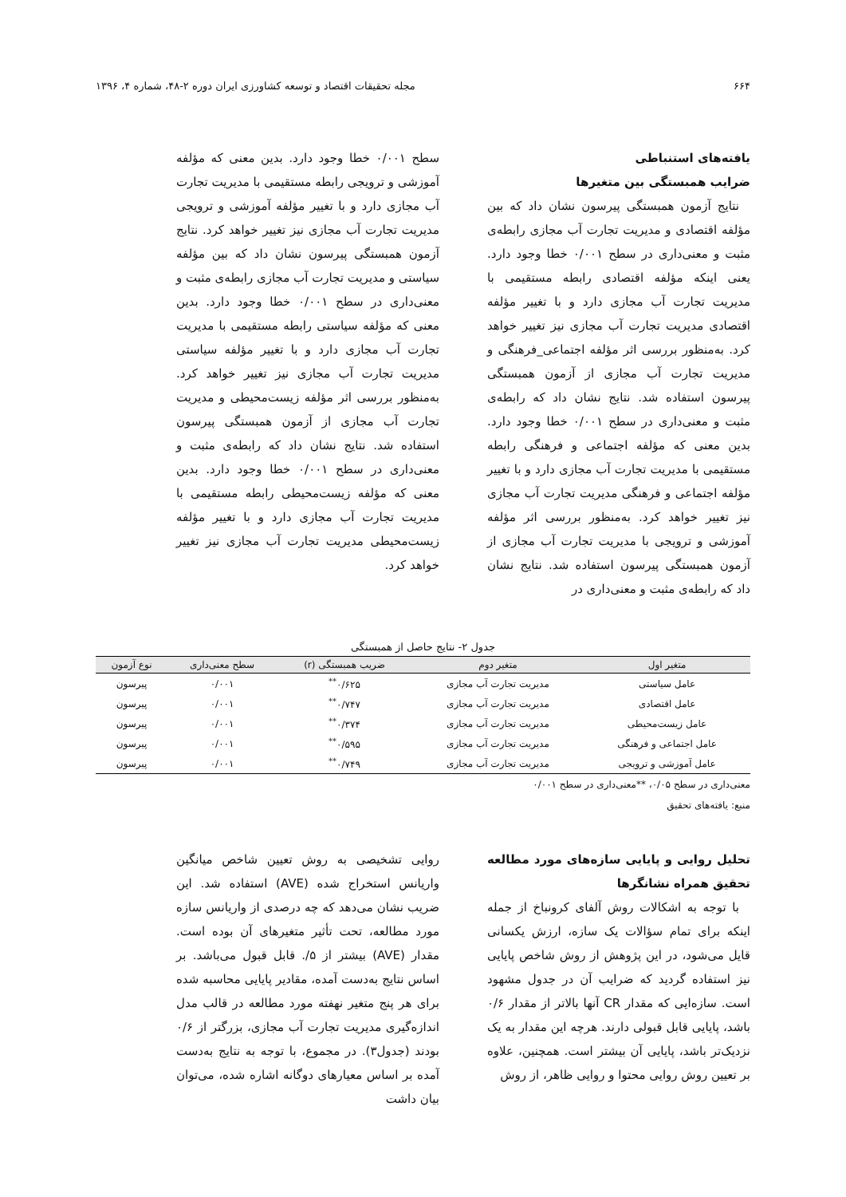۶۶۴ مجله تحقیقات اقتصاد و توسعه کشاورزی ایران دوره ۲-۴۸، شماره ۴، ۱۳۹۶
یافته‌های استنباطی
ضرایب همبستگی بین متغیرها
نتایج آزمون همبستگی پیرسون نشان داد که بین مؤلفه اقتصادی و مدیریت تجارت آب مجازی رابطه‌ی مثبت و معنی‌داری در سطح ۰/۰۰۱ خطا وجود دارد. یعنی اینکه مؤلفه اقتصادی رابطه مستقیمی با مدیریت تجارت آب مجازی دارد و با تغییر مؤلفه اقتصادی مدیریت تجارت آب مجازی نیز تغییر خواهد کرد. به‌منظور بررسی اثر مؤلفه اجتماعی_فرهنگی و مدیریت تجارت آب مجازی از آزمون همبستگی پیرسون استفاده شد. نتایج نشان داد که رابطه‌ی مثبت و معنی‌داری در سطح ۰/۰۰۱ خطا وجود دارد. بدین معنی که مؤلفه اجتماعی و فرهنگی رابطه مستقیمی با مدیریت تجارت آب مجازی دارد و با تغییر مؤلفه اجتماعی و فرهنگی مدیریت تجارت آب مجازی نیز تغییر خواهد کرد. به‌منظور بررسی اثر مؤلفه آموزشی و ترویجی با مدیریت تجارت آب مجازی از آزمون همبستگی پیرسون استفاده شد. نتایج نشان داد که رابطه‌ی مثبت و معنی‌داری در
سطح ۰/۰۰۱ خطا وجود دارد. بدین معنی که مؤلفه آموزشی و ترویجی رابطه مستقیمی با مدیریت تجارت آب مجازی دارد و با تغییر مؤلفه آموزشی و ترویجی مدیریت تجارت آب مجازی نیز تغییر خواهد کرد. نتایج آزمون همبستگی پیرسون نشان داد که بین مؤلفه سیاستی و مدیریت تجارت آب مجازی رابطه‌ی مثبت و معنی‌داری در سطح ۰/۰۰۱ خطا وجود دارد. بدین معنی که مؤلفه سیاستی رابطه مستقیمی با مدیریت تجارت آب مجازی دارد و با تغییر مؤلفه سیاستی مدیریت تجارت آب مجازی نیز تغییر خواهد کرد. به‌منظور بررسی اثر مؤلفه زیست‌محیطی و مدیریت تجارت آب مجازی از آزمون همبستگی پیرسون استفاده شد. نتایج نشان داد که رابطه‌ی مثبت و معنی‌داری در سطح ۰/۰۰۱ خطا وجود دارد. بدین معنی که مؤلفه زیست‌محیطی رابطه مستقیمی با مدیریت تجارت آب مجازی دارد و با تغییر مؤلفه زیست‌محیطی مدیریت تجارت آب مجازی نیز تغییر خواهد کرد.
جدول ۲- نتایج حاصل از همبستگی
| متغیر اول | متغیر دوم | ضریب همبستگی (r) | سطح معنی‌داری | نوع آزمون |
| --- | --- | --- | --- | --- |
| عامل سیاستی | مدیریت تجارت آب مجازی | ۰/۶۲۵<sup>**</sup> | ۰/۰۰۱ | پیرسون |
| عامل اقتصادی | مدیریت تجارت آب مجازی | ۰/۷۴۷<sup>**</sup> | ۰/۰۰۱ | پیرسون |
| عامل زیست‌محیطی | مدیریت تجارت آب مجازی | ۰/۳۷۴<sup>**</sup> | ۰/۰۰۱ | پیرسون |
| عامل اجتماعی و فرهنگی | مدیریت تجارت آب مجازی | ۰/۵۹۵<sup>**</sup> | ۰/۰۰۱ | پیرسون |
| عامل آموزشی و ترویجی | مدیریت تجارت آب مجازی | ۰/۷۴۹<sup>**</sup> | ۰/۰۰۱ | پیرسون |
معنی‌داری در سطح ۰/۰۵، **معنی‌داری در سطح ۰/۰۰۱
منبع: یافته‌های تحقیق
تحلیل روایی و پایایی سازه‌های مورد مطالعه تحقیق همراه نشانگرها
با توجه به اشکالات روش آلفای کرونباخ از جمله اینکه برای تمام سؤالات یک سازه، ارزش یکسانی قایل می‌شود، در این پژوهش از روش شاخص پایایی نیز استفاده گردید که ضرایب آن در جدول مشهود است. سازه‌ایی که مقدار CR آنها بالاتر از مقدار ۰/۶ باشد، پایایی قابل قبولی دارند. هرچه این مقدار به یک نزدیک‌تر باشد، پایایی آن بیشتر است. همچنین، علاوه بر تعیین روش روایی محتوا و روایی ظاهر، از روش
روایی تشخیصی به روش تعیین شاخص میانگین واریانس استخراج شده (AVE) استفاده شد. این ضریب نشان می‌دهد که چه درصدی از واریانس سازه مورد مطالعه، تحت تأثیر متغیرهای آن بوده است. مقدار (AVE) بیشتر از ۵/. قابل قبول می‌باشد. بر اساس نتایج به‌دست آمده، مقادیر پایایی محاسبه شده برای هر پنج متغیر نهفته مورد مطالعه در قالب مدل اندازه‌گیری مدیریت تجارت آب مجازی، بزرگتر از ۰/۶ بودند (جدول۳). در مجموع، با توجه به نتایج به‌دست آمده بر اساس معیارهای دوگانه اشاره شده، می‌توان بیان داشت